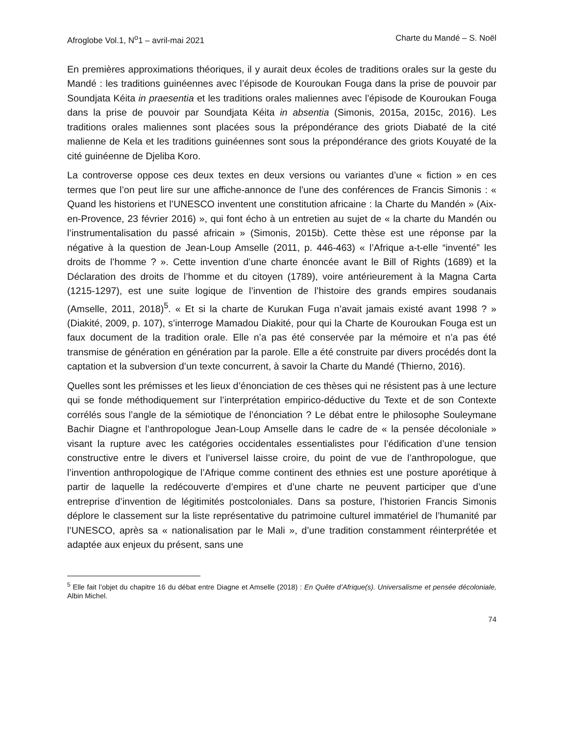Afroglobe Vol.1, N<sup>o</sup>1 – avril-mai 2021 Charte du Mandé – S. Noël
En premières approximations théoriques, il y aurait deux écoles de traditions orales sur la geste du Mandé : les traditions guinéennes avec l’épisode de Kouroukan Fouga dans la prise de pouvoir par Soundjata Kéita in praesentia et les traditions orales maliennes avec l’épisode de Kouroukan Fouga dans la prise de pouvoir par Soundjata Kéita in absentia (Simonis, 2015a, 2015c, 2016). Les traditions orales maliennes sont placées sous la prépondérance des griots Diabaté de la cité malienne de Kela et les traditions guinéennes sont sous la prépondérance des griots Kouyaté de la cité guinéenne de Djeliba Koro.
La controverse oppose ces deux textes en deux versions ou variantes d’une « fiction » en ces termes que l’on peut lire sur une affiche-annonce de l’une des conférences de Francis Simonis : « Quand les historiens et l’UNESCO inventent une constitution africaine : la Charte du Mandén » (Aix-en-Provence, 23 février 2016) », qui font écho à un entretien au sujet de « la charte du Mandén ou l’instrumentalisation du passé africain » (Simonis, 2015b). Cette thèse est une réponse par la négative à la question de Jean-Loup Amselle (2011, p. 446-463) « l’Afrique a-t-elle “inventé” les droits de l’homme ? ». Cette invention d’une charte énoncée avant le Bill of Rights (1689) et la Déclaration des droits de l’homme et du citoyen (1789), voire antérieurement à la Magna Carta (1215-1297), est une suite logique de l’invention de l’histoire des grands empires soudanais (Amselle, 2011, 2018)<sup>5</sup>. « Et si la charte de Kurukan Fuga n’avait jamais existé avant 1998 ? » (Diakité, 2009, p. 107), s’interroge Mamadou Diakité, pour qui la Charte de Kouroukan Fouga est un faux document de la tradition orale. Elle n’a pas été conservée par la mémoire et n’a pas été transmise de génération en génération par la parole. Elle a été construite par divers procédés dont la captation et la subversion d’un texte concurrent, à savoir la Charte du Mandé (Thierno, 2016).
Quelles sont les prémisses et les lieux d’énonciation de ces thèses qui ne résistent pas à une lecture qui se fonde méthodiquement sur l’interprétation empirico-déductive du Texte et de son Contexte corrélés sous l’angle de la sémiotique de l’énonciation ? Le débat entre le philosophe Souleymane Bachir Diagne et l’anthropologue Jean-Loup Amselle dans le cadre de « la pensée décoloniale » visant la rupture avec les catégories occidentales essentialistes pour l’édification d’une tension constructive entre le divers et l’universel laisse croire, du point de vue de l’anthropologue, que l’invention anthropologique de l’Afrique comme continent des ethnies est une posture aporétique à partir de laquelle la redécouverte d’empires et d’une charte ne peuvent participer que d’une entreprise d’invention de légitimités postcoloniales. Dans sa posture, l’historien Francis Simonis déplore le classement sur la liste représentative du patrimoine culturel immatériel de l’humanité par l’UNESCO, après sa « nationalisation par le Mali », d’une tradition constamment réinterprétée et adaptée aux enjeux du présent, sans une
<sup>5</sup> Elle fait l’objet du chapitre 16 du débat entre Diagne et Amselle (2018) : En Quête d’Afrique(s). Universalisme et pensée décoloniale, Albin Michel.
74